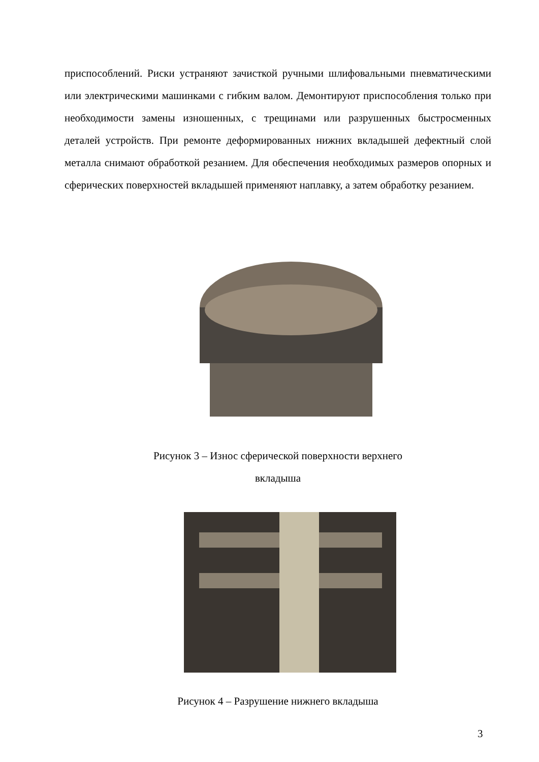приспособлений. Риски устраняют зачисткой ручными шлифовальными пневматическими или электрическими машинками с гибким валом. Демонтируют приспособления только при необходимости замены изношенных, с трещинами или разрушенных быстросменных деталей устройств. При ремонте деформированных нижних вкладышей дефектный слой металла снимают обработкой резанием. Для обеспечения необходимых размеров опорных и сферических поверхностей вкладышей применяют наплавку, а затем обработку резанием.
Рисунок 3 – Износ сферической поверхности верхнего
вкладыша
Рисунок 4 – Разрушение нижнего вкладыша
3